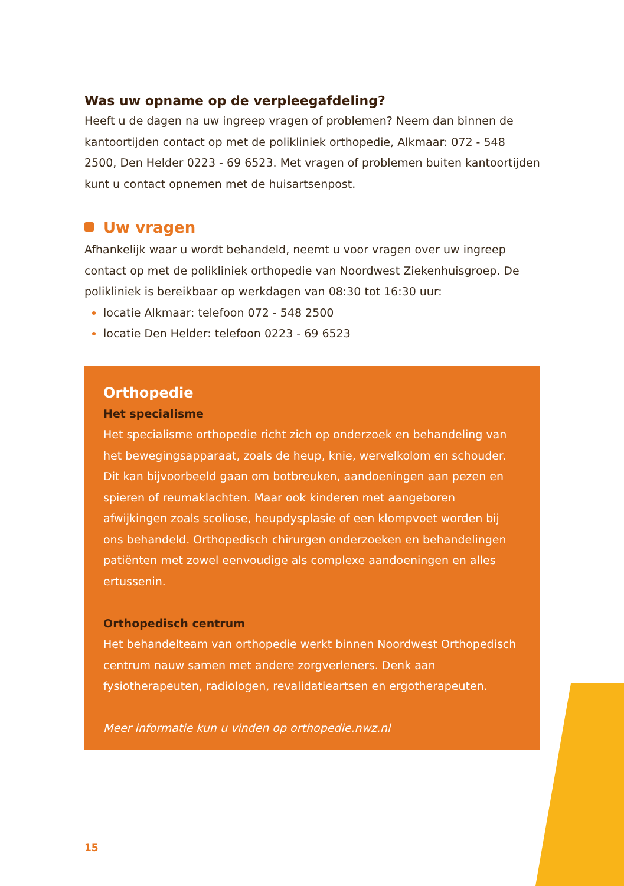Was uw opname op de verpleegafdeling?
Heeft u de dagen na uw ingreep vragen of problemen? Neem dan binnen de kantoortijden contact op met de polikliniek orthopedie, Alkmaar: 072 - 548 2500, Den Helder 0223 - 69 6523. Met vragen of problemen buiten kantoortijden kunt u contact opnemen met de huisartsenpost.
Uw vragen
Afhankelijk waar u wordt behandeld, neemt u voor vragen over uw ingreep contact op met de polikliniek orthopedie van Noordwest Ziekenhuisgroep. De polikliniek is bereikbaar op werkdagen van 08:30 tot 16:30 uur:
locatie Alkmaar: telefoon 072 - 548 2500
locatie Den Helder: telefoon 0223 - 69 6523
Orthopedie
Het specialisme
Het specialisme orthopedie richt zich op onderzoek en behandeling van het bewegingsapparaat, zoals de heup, knie, wervelkolom en schouder. Dit kan bijvoorbeeld gaan om botbreuken, aandoeningen aan pezen en spieren of reumaklachten. Maar ook kinderen met aangeboren afwijkingen zoals scoliose, heupdysplasie of een klompvoet worden bij ons behandeld. Orthopedisch chirurgen onderzoeken en behandelingen patiënten met zowel eenvoudige als complexe aandoeningen en alles ertussenin.
Orthopedisch centrum
Het behandelteam van orthopedie werkt binnen Noordwest Orthopedisch centrum nauw samen met andere zorgverleners. Denk aan fysiotherapeuten, radiologen, revalidatieartsen en ergotherapeuten.
Meer informatie kun u vinden op orthopedie.nwz.nl
15